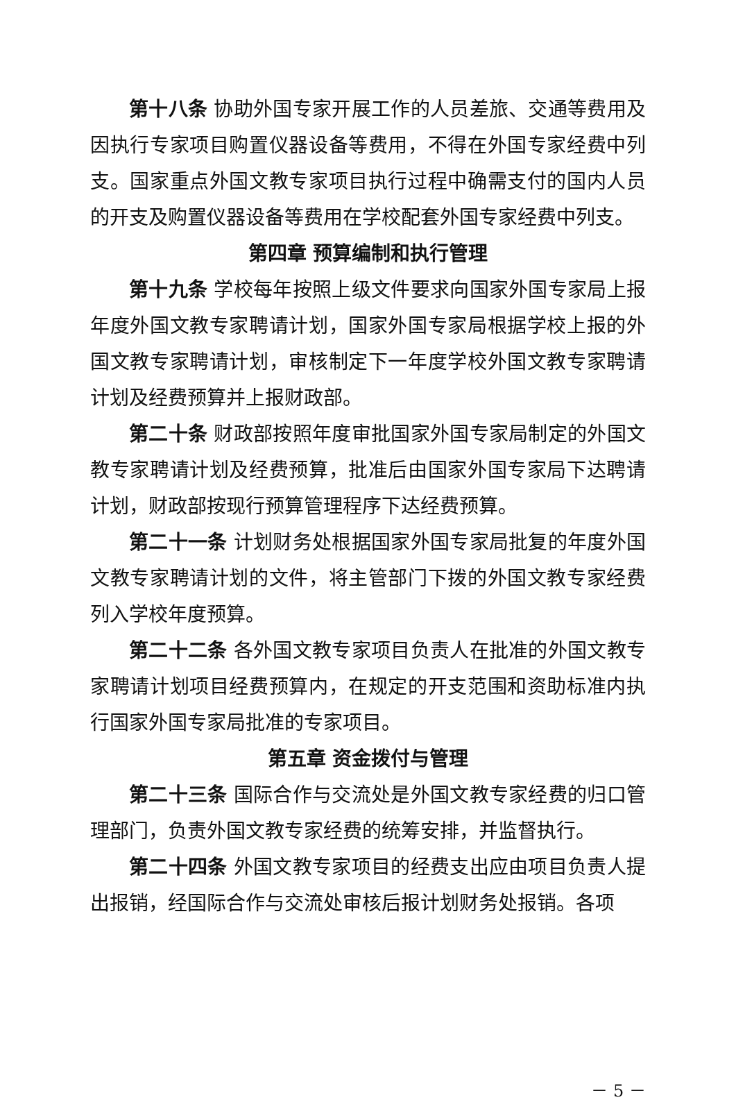第十八条 协助外国专家开展工作的人员差旅、交通等费用及因执行专家项目购置仪器设备等费用，不得在外国专家经费中列支。国家重点外国文教专家项目执行过程中确需支付的国内人员的开支及购置仪器设备等费用在学校配套外国专家经费中列支。
第四章 预算编制和执行管理
第十九条 学校每年按照上级文件要求向国家外国专家局上报年度外国文教专家聘请计划，国家外国专家局根据学校上报的外国文教专家聘请计划，审核制定下一年度学校外国文教专家聘请计划及经费预算并上报财政部。
第二十条 财政部按照年度审批国家外国专家局制定的外国文教专家聘请计划及经费预算，批准后由国家外国专家局下达聘请计划，财政部按现行预算管理程序下达经费预算。
第二十一条 计划财务处根据国家外国专家局批复的年度外国文教专家聘请计划的文件，将主管部门下拨的外国文教专家经费列入学校年度预算。
第二十二条 各外国文教专家项目负责人在批准的外国文教专家聘请计划项目经费预算内，在规定的开支范围和资助标准内执行国家外国专家局批准的专家项目。
第五章 资金拨付与管理
第二十三条 国际合作与交流处是外国文教专家经费的归口管理部门，负责外国文教专家经费的统筹安排，并监督执行。
第二十四条 外国文教专家项目的经费支出应由项目负责人提出报销，经国际合作与交流处审核后报计划财务处报销。各项
－ 5 －